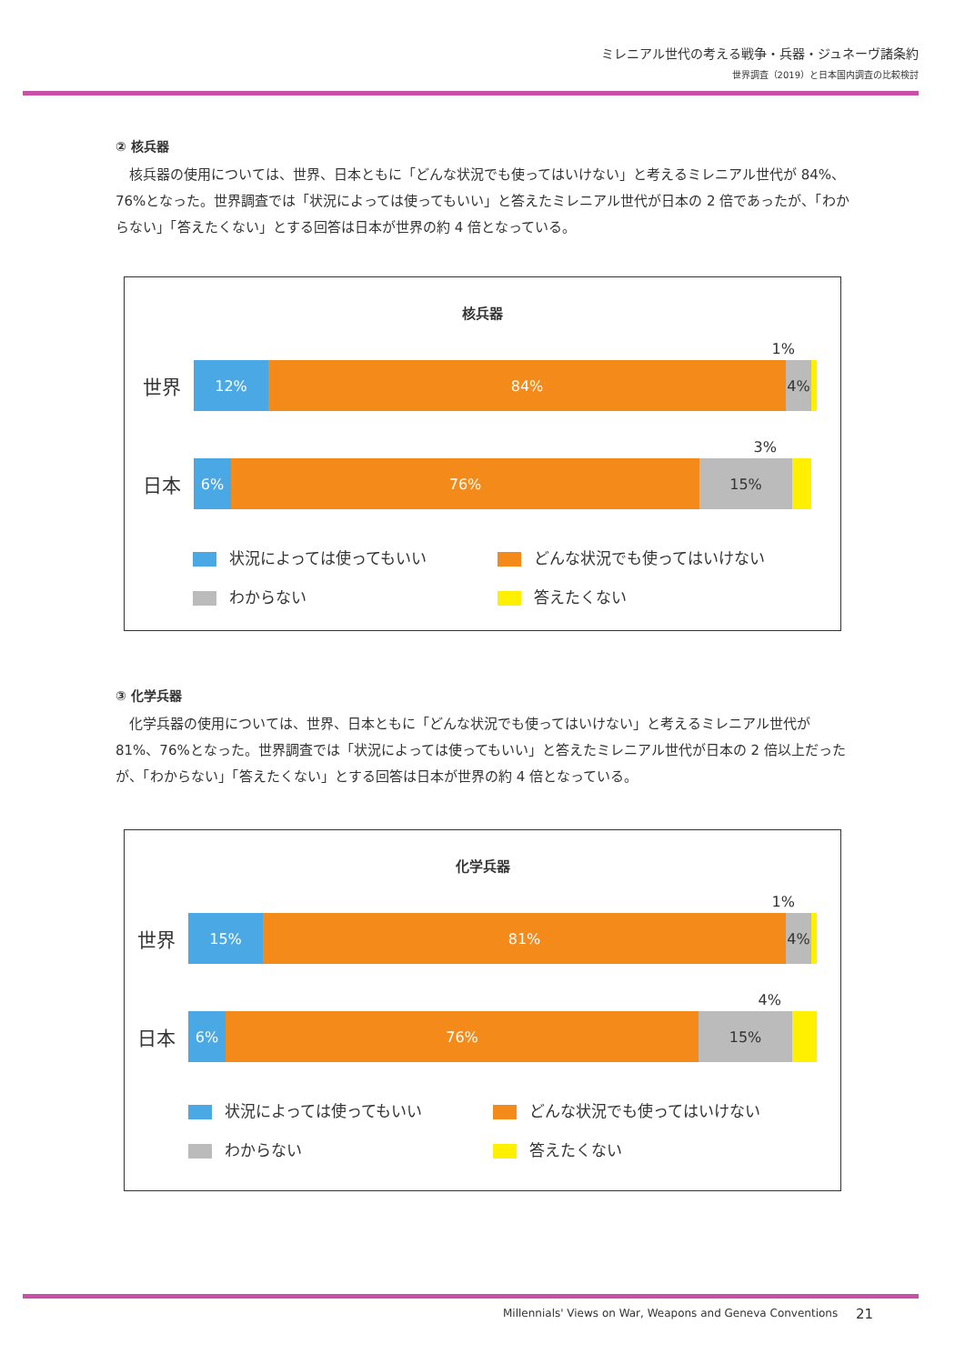ミレニアル世代の考える戦争・兵器・ジュネーヴ諸条約
世界調査（2019）と日本国内調査の比較検討
② 核兵器
核兵器の使用については、世界、日本ともに「どんな状況でも使ってはいけない」と考えるミレニアル世代が 84%、76%となった。世界調査では「状況によっては使ってもいい」と答えたミレニアル世代が日本の 2 倍であったが、「わからない」「答えたくない」とする回答は日本が世界の約 4 倍となっている。
核兵器
1%
世界
12% 84% 4%
3%
日本
6% 76% 15%
状況によっては使ってもいい
どんな状況でも使ってはいけない
わからない
答えたくない
③ 化学兵器
化学兵器の使用については、世界、日本ともに「どんな状況でも使ってはいけない」と考えるミレニアル世代が 81%、76%となった。世界調査では「状況によっては使ってもいい」と答えたミレニアル世代が日本の 2 倍以上だったが、「わからない」「答えたくない」とする回答は日本が世界の約 4 倍となっている。
化学兵器
1%
世界
15% 81% 4%
4%
日本
6% 76% 15%
状況によっては使ってもいい
どんな状況でも使ってはいけない
わからない
答えたくない
Millennials' Views on War, Weapons and Geneva Conventions
21